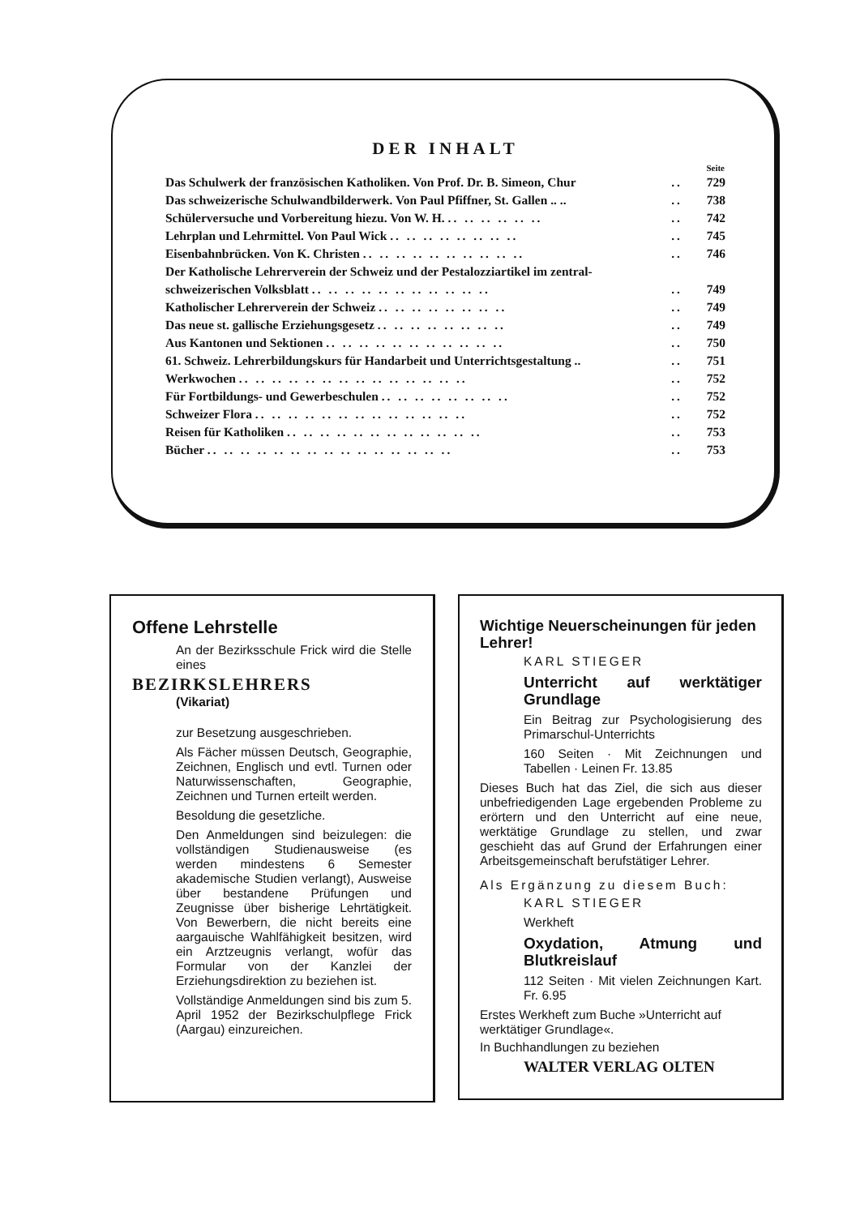DER INHALT
| | | Seite |
| Das Schulwerk der französischen Katholiken. Von Prof. Dr. B. Simeon, Chur | .. | 729 |
| Das schweizerische Schulwandbilderwerk. Von Paul Pfiffner, St. Gallen .. .. | .. | 738 |
| Schülerversuche und Vorbereitung hiezu. Von W. H. .. .. .. .. .. .. | .. | 742 |
| Lehrplan und Lehrmittel. Von Paul Wick .. .. .. .. .. .. .. .. | .. | 745 |
| Eisenbahnbrücken. Von K. Christen .. .. .. .. .. .. .. .. .. .. | .. | 746 |
| Der Katholische Lehrerverein der Schweiz und der Pestalozziartikel im zentral- | | |
| schweizerischen Volksblatt .. .. .. .. .. .. .. .. .. .. .. | .. | 749 |
| Katholischer Lehrerverein der Schweiz .. .. .. .. .. .. .. .. | .. | 749 |
| Das neue st. gallische Erziehungsgesetz .. .. .. .. .. .. .. .. | .. | 749 |
| Aus Kantonen und Sektionen .. .. .. .. .. .. .. .. .. .. .. | .. | 750 |
| 61. Schweiz. Lehrerbildungskurs für Handarbeit und Unterrichtsgestaltung .. | .. | 751 |
| Werkwochen .. .. .. .. .. .. .. .. .. .. .. .. .. .. | .. | 752 |
| Für Fortbildungs- und Gewerbeschulen .. .. .. .. .. .. .. .. | .. | 752 |
| Schweizer Flora .. .. .. .. .. .. .. .. .. .. .. .. .. | .. | 752 |
| Reisen für Katholiken .. .. .. .. .. .. .. .. .. .. .. .. | .. | 753 |
| Bücher .. .. .. .. .. .. .. .. .. .. .. .. .. .. .. | .. | 753 |
Offene Lehrstelle
An der Bezirksschule Frick wird die Stelle eines
BEZIRKSLEHRERS
(Vikariat)
zur Besetzung ausgeschrieben.
Als Fächer müssen Deutsch, Geographie, Zeichnen, Englisch und evtl. Turnen oder Naturwissenschaften, Geographie, Zeichnen und Turnen erteilt werden.
Besoldung die gesetzliche.
Den Anmeldungen sind beizulegen: die vollständigen Studienausweise (es werden mindestens 6 Semester akademische Studien verlangt), Ausweise über bestandene Prüfungen und Zeugnisse über bisherige Lehrtätigkeit. Von Bewerbern, die nicht bereits eine aargauische Wahlfähigkeit besitzen, wird ein Arztzeugnis verlangt, wofür das Formular von der Kanzlei der Erziehungsdirektion zu beziehen ist.
Vollständige Anmeldungen sind bis zum 5. April 1952 der Bezirkschulpflege Frick (Aargau) einzureichen.
Wichtige Neuerscheinungen für jeden Lehrer!
KARL STIEGER
Unterricht auf werktätiger Grundlage
Ein Beitrag zur Psychologisierung des Primarschul-Unterrichts
160 Seiten · Mit Zeichnungen und Tabellen · Leinen Fr. 13.85
Dieses Buch hat das Ziel, die sich aus dieser unbefriedigenden Lage ergebenden Probleme zu erörtern und den Unterricht auf eine neue, werktätige Grundlage zu stellen, und zwar geschieht das auf Grund der Erfahrungen einer Arbeitsgemeinschaft berufstätiger Lehrer.
Als Ergänzung zu diesem Buch:
KARL STIEGER
Werkheft
Oxydation, Atmung und Blutkreislauf
112 Seiten · Mit vielen Zeichnungen Kart. Fr. 6.95
Erstes Werkheft zum Buche »Unterricht auf werktätiger Grundlage«.
In Buchhandlungen zu beziehen
WALTER VERLAG OLTEN